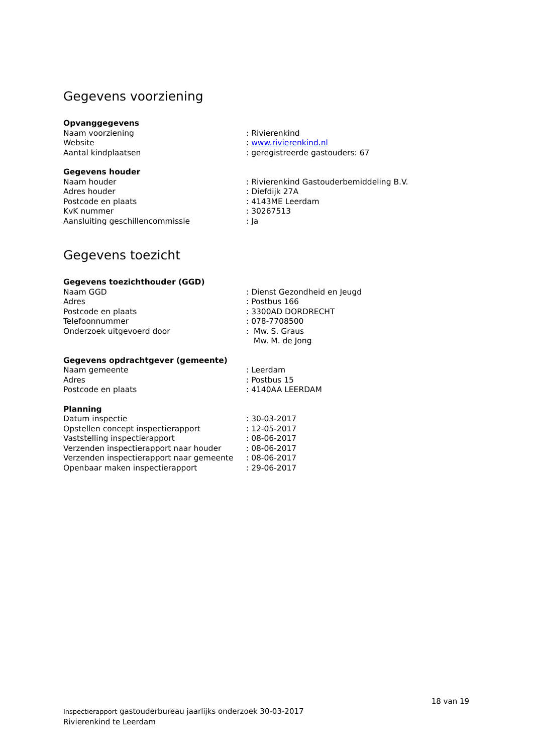Gegevens voorziening
Opvanggegevens
| Naam voorziening | : Rivierenkind |
| Website | : www.rivierenkind.nl |
| Aantal kindplaatsen | : geregistreerde gastouders: 67 |
Gegevens houder
| Naam houder | : Rivierenkind Gastouderbemiddeling B.V. |
| Adres houder | : Diefdijk 27A |
| Postcode en plaats | : 4143ME Leerdam |
| KvK nummer | : 30267513 |
| Aansluiting geschillencommissie | : Ja |
Gegevens toezicht
Gegevens toezichthouder (GGD)
| Naam GGD | : Dienst Gezondheid en Jeugd |
| Adres | : Postbus 166 |
| Postcode en plaats | : 3300AD DORDRECHT |
| Telefoonnummer | : 078-7708500 |
| Onderzoek uitgevoerd door | : Mw. S. Graus Mw. M. de Jong |
Gegevens opdrachtgever (gemeente)
| Naam gemeente | : Leerdam |
| Adres | : Postbus 15 |
| Postcode en plaats | : 4140AA LEERDAM |
Planning
| Datum inspectie | : 30-03-2017 |
| Opstellen concept inspectierapport | : 12-05-2017 |
| Vaststelling inspectierapport | : 08-06-2017 |
| Verzenden inspectierapport naar houder | : 08-06-2017 |
| Verzenden inspectierapport naar gemeente | : 08-06-2017 |
| Openbaar maken inspectierapport | : 29-06-2017 |
18 van 19
Inspectierapport gastouderbureau jaarlijks onderzoek 30-03-2017
Rivierenkind te Leerdam